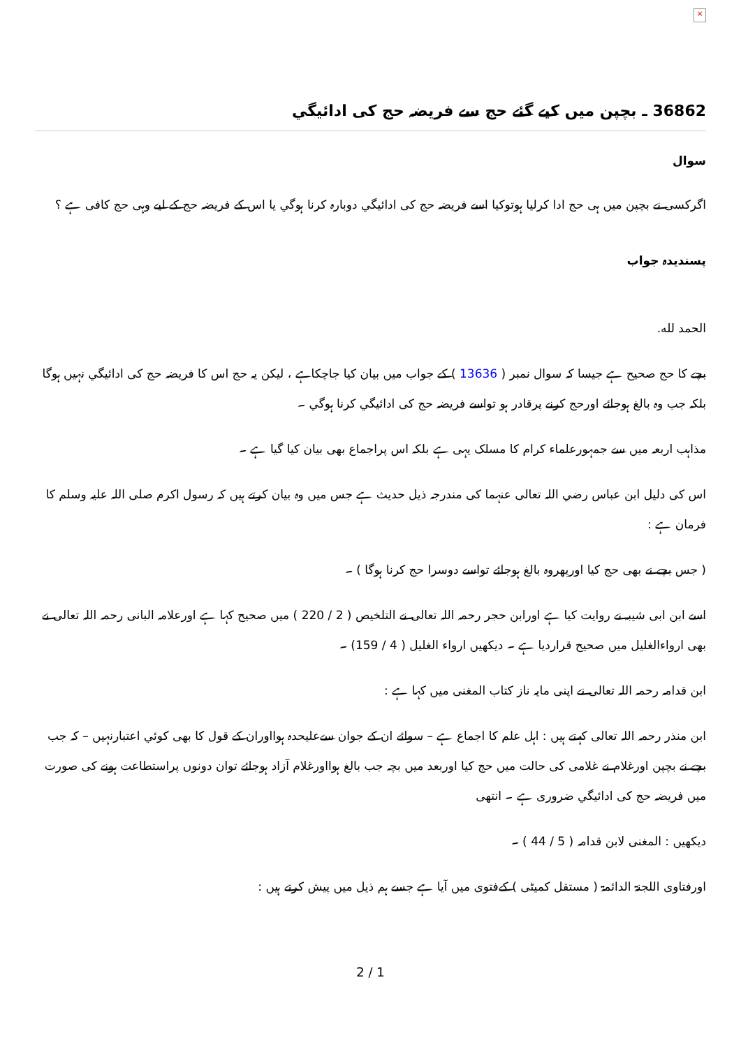×
36862 ـ بچپن میں کیے گئے حج سے فریضہ حج کی ادائیگي
سوال
اگرکسی نے بچپن میں ہی حج ادا کرلیا ہوتوکیا اسے فریضہ حج کی ادائیگي دوبارہ کرنا ہوگي یا اس کے فریضہ حج کے لیے وہی حج کافی ہے ؟
پسندیدہ جواب
الحمد لله.
بچے کا حج صحیح ہے جیسا کہ سوال نمبر ( 13636 ) کے جواب میں بیان کیا جاچکاہے ، لیکن یہ حج اس کا فریضہ حج کی ادائیگي نہیں ہوگا بلکہ جب وہ بالغ ہوجائے اورحج کرنے پرقادر ہو تواسے فریضہ حج کی ادائیگي کرنا ہوگي ۔
مذاہب اربعہ میں سے جمہورعلماء کرام کا مسلک یہی ہے بلکہ اس پراجماع بھی بیان کیا گيا ہے ۔
اس کی دلیل ابن عباس رضي اللہ تعالی عنہما کی مندرجہ ذیل حدیث ہے جس میں وہ بیان کرتے ہیں کہ رسول اکرم صلی اللہ علیہ وسلم کا فرمان ہے :
( جس بچے نے بھی حج کیا اورپھروہ بالغ ہوجائے تواسے دوسرا حج کرنا ہوگا ) ۔
اسے ابن ابی شیبہ نے روایت کیا ہے اورابن حجر رحمہ اللہ تعالی نے التلخیص ( 2 / 220 ) میں صحیح کہا ہے اورعلامہ البانی رحمہ اللہ تعالی نے بھی ارواءالغلیل میں صحیح قراردیا ہے ۔ دیکھیں ارواء الغلیل ( 4 / 159) ۔
ابن قدامہ رحمہ اللہ تعالی نے اپنی مایہ ناز کتاب المغنی میں کہا ہے :
ابن منذر رحمہ اللہ تعالی کہتے ہیں : اہل علم کا اجماع ہے – سوائے ان کے جوان سےعلیحدہ ہوااوران کے قول کا بھی کوئي اعتبارنہیں – کہ جب بچے نے بچپن اورغلام نے غلامی کی حالت میں حج کیا اوربعد میں بچہ جب بالغ ہوااورغلام آزاد ہوجائے توان دونوں پراستطاعت ہونے کی صورت میں فریضہ حج کی ادائیگي ضروری ہے ۔ انتھی
دیکھیں : المغنی لابن قدامہ ( 5 / 44 ) ۔
اورفتاوی اللجنۃ الدائمۃ ( مستقل کمیٹی ) کےفتوی میں آیا ہے جسے ہم ذیل میں پیش کرتے ہیں :
2 / 1